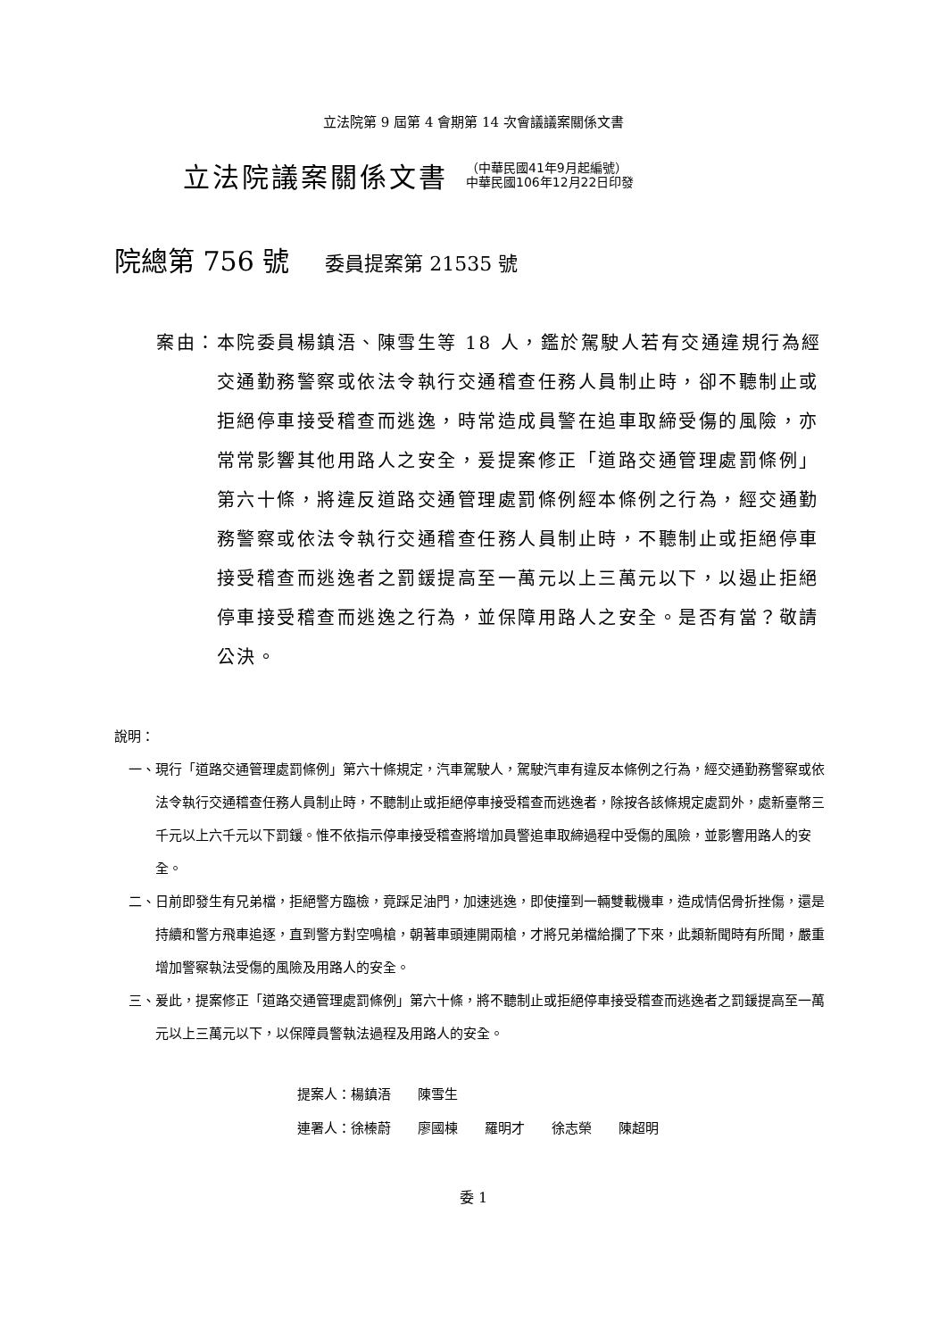立法院第 9 屆第 4 會期第 14 次會議議案關係文書
立法院議案關係文書
（中華民國41年9月起編號）
中華民國106年12月22日印發
院總第 756 號 委員提案第 21535 號
案由： 本院委員楊鎮浯、陳雪生等 18 人，鑑於駕駛人若有交通違規行為經交通勤務警察或依法令執行交通稽查任務人員制止時，卻不聽制止或拒絕停車接受稽查而逃逸，時常造成員警在追車取締受傷的風險，亦常常影響其他用路人之安全，爰提案修正「道路交通管理處罰條例」第六十條，將違反道路交通管理處罰條例經本條例之行為，經交通勤務警察或依法令執行交通稽查任務人員制止時，不聽制止或拒絕停車接受稽查而逃逸者之罰鍰提高至一萬元以上三萬元以下，以遏止拒絕停車接受稽查而逃逸之行為，並保障用路人之安全。是否有當？敬請公決。
說明：
一、 現行「道路交通管理處罰條例」第六十條規定，汽車駕駛人，駕駛汽車有違反本條例之行為，經交通勤務警察或依法令執行交通稽查任務人員制止時，不聽制止或拒絕停車接受稽查而逃逸者，除按各該條規定處罰外，處新臺幣三千元以上六千元以下罰鍰。惟不依指示停車接受稽查將增加員警追車取締過程中受傷的風險，並影響用路人的安全。
二、 日前即發生有兄弟檔，拒絕警方臨檢，竟踩足油門，加速逃逸，即使撞到一輛雙載機車，造成情侶骨折挫傷，還是持續和警方飛車追逐，直到警方對空鳴槍，朝著車頭連開兩槍，才將兄弟檔給攔了下來，此類新聞時有所聞，嚴重增加警察執法受傷的風險及用路人的安全。
三、 爰此，提案修正「道路交通管理處罰條例」第六十條，將不聽制止或拒絕停車接受稽查而逃逸者之罰鍰提高至一萬元以上三萬元以下，以保障員警執法過程及用路人的安全。
提案人：楊鎮浯　　陳雪生 連署人：徐榛蔚　　廖國棟　　羅明才　　徐志榮　　陳超明
委 1